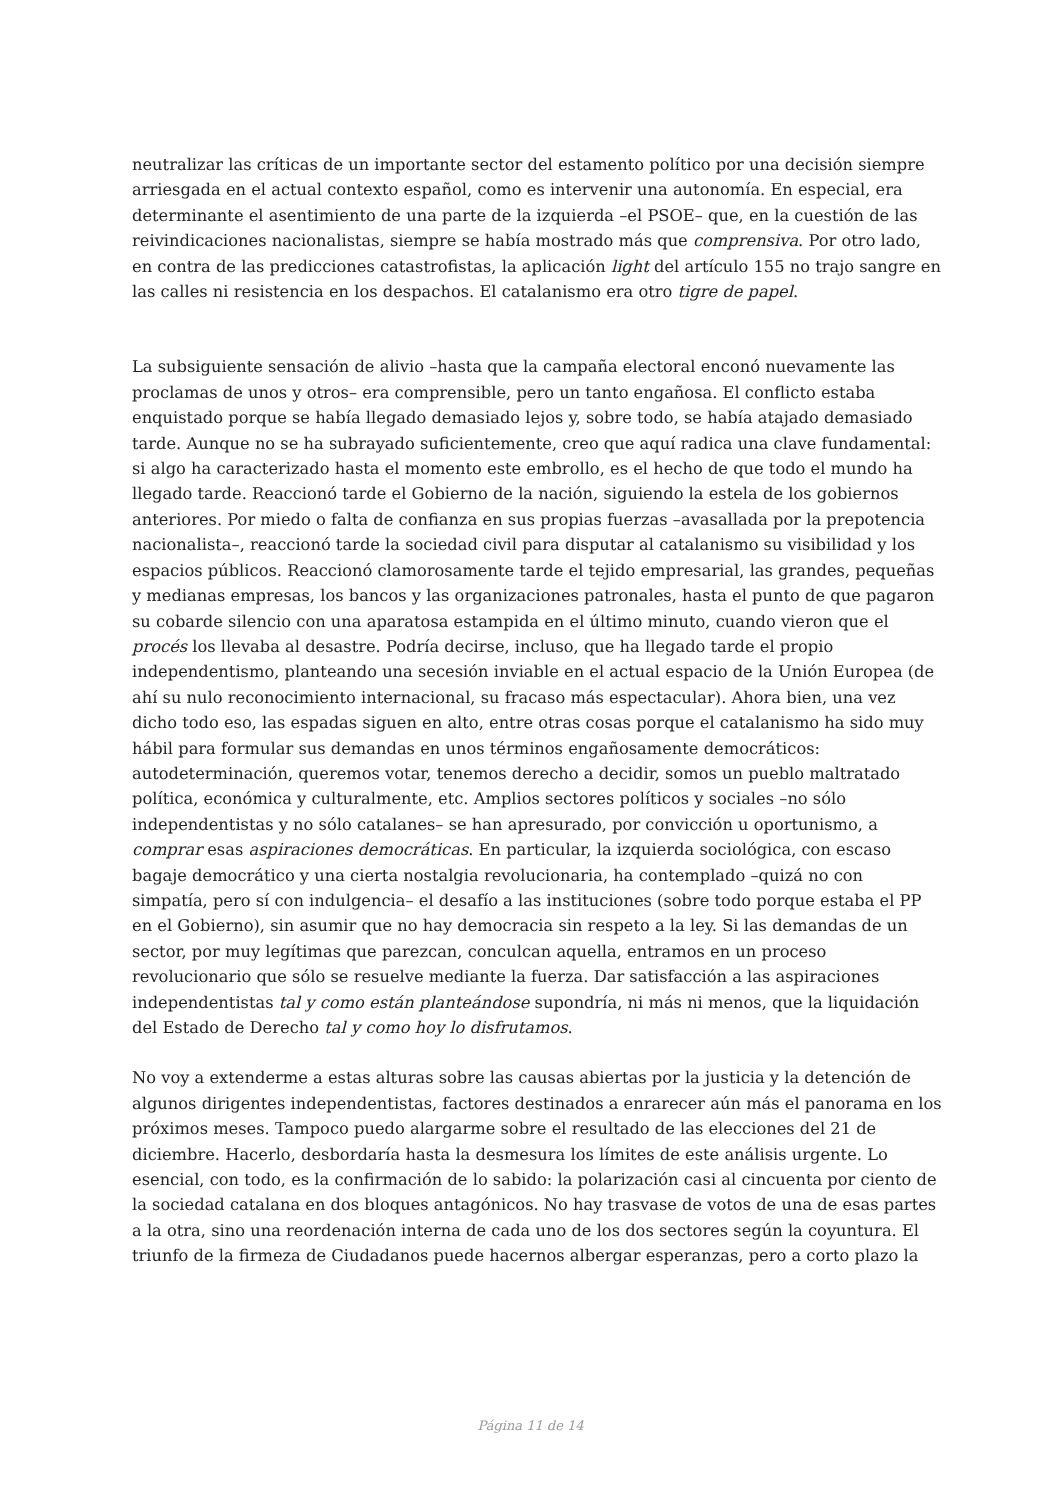neutralizar las críticas de un importante sector del estamento político por una decisión siempre arriesgada en el actual contexto español, como es intervenir una autonomía. En especial, era determinante el asentimiento de una parte de la izquierda –el PSOE– que, en la cuestión de las reivindicaciones nacionalistas, siempre se había mostrado más que comprensiva. Por otro lado, en contra de las predicciones catastrofistas, la aplicación light del artículo 155 no trajo sangre en las calles ni resistencia en los despachos. El catalanismo era otro tigre de papel.
La subsiguiente sensación de alivio –hasta que la campaña electoral enconó nuevamente las proclamas de unos y otros– era comprensible, pero un tanto engañosa. El conflicto estaba enquistado porque se había llegado demasiado lejos y, sobre todo, se había atajado demasiado tarde. Aunque no se ha subrayado suficientemente, creo que aquí radica una clave fundamental: si algo ha caracterizado hasta el momento este embrollo, es el hecho de que todo el mundo ha llegado tarde. Reaccionó tarde el Gobierno de la nación, siguiendo la estela de los gobiernos anteriores. Por miedo o falta de confianza en sus propias fuerzas –avasallada por la prepotencia nacionalista–, reaccionó tarde la sociedad civil para disputar al catalanismo su visibilidad y los espacios públicos. Reaccionó clamorosamente tarde el tejido empresarial, las grandes, pequeñas y medianas empresas, los bancos y las organizaciones patronales, hasta el punto de que pagaron su cobarde silencio con una aparatosa estampida en el último minuto, cuando vieron que el procés los llevaba al desastre. Podría decirse, incluso, que ha llegado tarde el propio independentismo, planteando una secesión inviable en el actual espacio de la Unión Europea (de ahí su nulo reconocimiento internacional, su fracaso más espectacular). Ahora bien, una vez dicho todo eso, las espadas siguen en alto, entre otras cosas porque el catalanismo ha sido muy hábil para formular sus demandas en unos términos engañosamente democráticos: autodeterminación, queremos votar, tenemos derecho a decidir, somos un pueblo maltratado política, económica y culturalmente, etc. Amplios sectores políticos y sociales –no sólo independentistas y no sólo catalanes– se han apresurado, por convicción u oportunismo, a comprar esas aspiraciones democráticas. En particular, la izquierda sociológica, con escaso bagaje democrático y una cierta nostalgia revolucionaria, ha contemplado –quizá no con simpatía, pero sí con indulgencia– el desafío a las instituciones (sobre todo porque estaba el PP en el Gobierno), sin asumir que no hay democracia sin respeto a la ley. Si las demandas de un sector, por muy legítimas que parezcan, conculcan aquella, entramos en un proceso revolucionario que sólo se resuelve mediante la fuerza. Dar satisfacción a las aspiraciones independentistas tal y como están planteándose supondría, ni más ni menos, que la liquidación del Estado de Derecho tal y como hoy lo disfrutamos.
No voy a extenderme a estas alturas sobre las causas abiertas por la justicia y la detención de algunos dirigentes independentistas, factores destinados a enrarecer aún más el panorama en los próximos meses. Tampoco puedo alargarme sobre el resultado de las elecciones del 21 de diciembre. Hacerlo, desbordaría hasta la desmesura los límites de este análisis urgente. Lo esencial, con todo, es la confirmación de lo sabido: la polarización casi al cincuenta por ciento de la sociedad catalana en dos bloques antagónicos. No hay trasvase de votos de una de esas partes a la otra, sino una reordenación interna de cada uno de los dos sectores según la coyuntura. El triunfo de la firmeza de Ciudadanos puede hacernos albergar esperanzas, pero a corto plazo la
Página 11 de 14